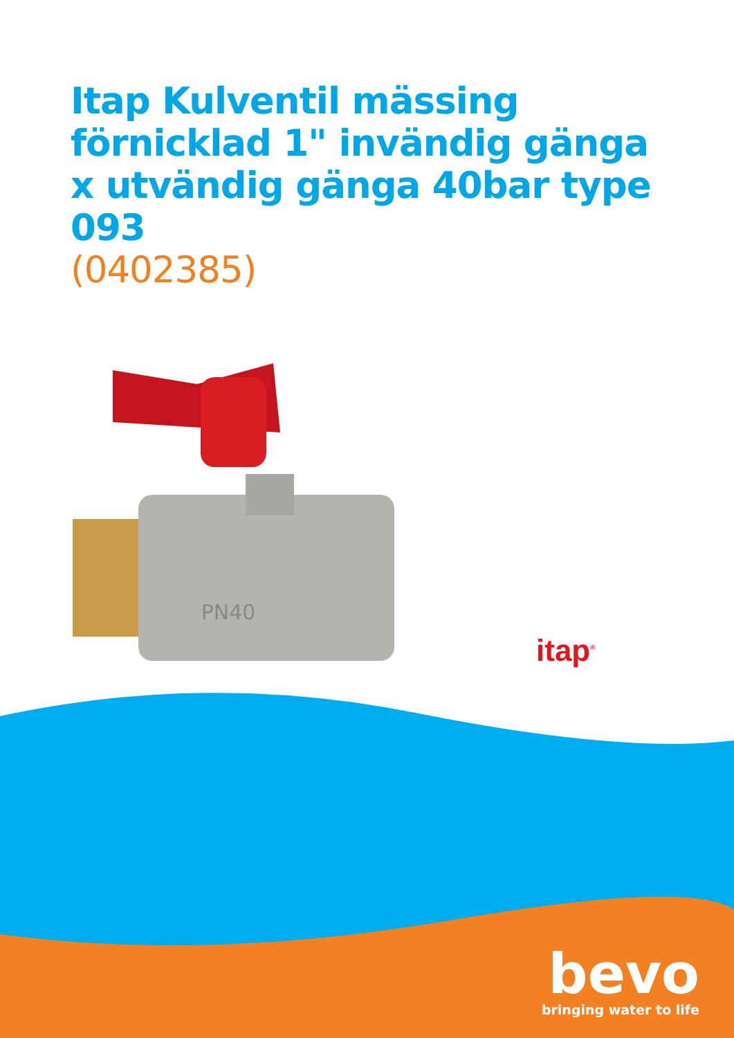Itap Kulventil mässing förnicklad 1" invändig gänga x utvändig gänga 40bar type 093
(0402385)
PN40
itap<sup>®</sup>
bevo
bringing water to life